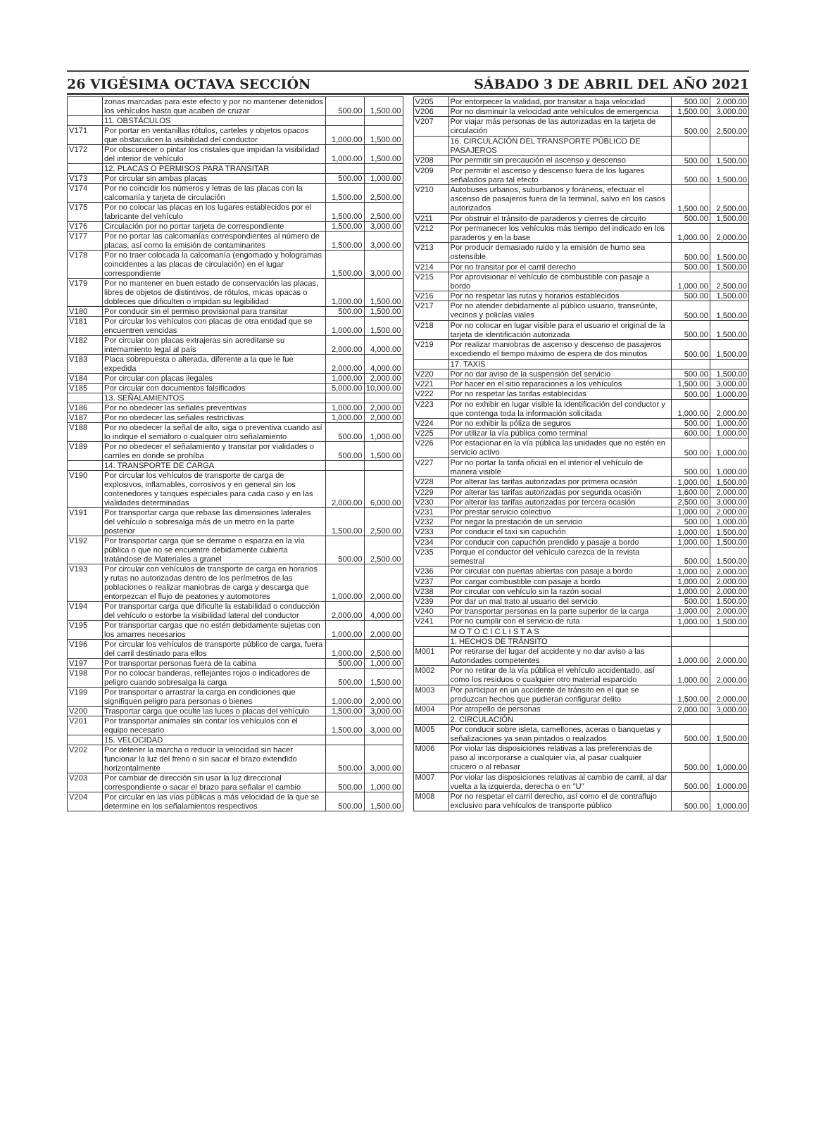26 VIGÉSIMA OCTAVA SECCIÓN SÁBADO 3 DE ABRIL DEL AÑO 2021
| | zonas marcadas para este efecto y por no mantener detenidos los vehículos hasta que acaben de cruzar | 500.00 | 1,500.00 |
| | 11. OBSTÁCULOS | | |
| V171 | Por portar en ventanillas rótulos, carteles y objetos opacos que obstaculicen la visibilidad del conductor | 1,000.00 | 1,500.00 |
| V172 | Por obscurecer o pintar los cristales que impidan la visibilidad del interior de vehículo | 1,000.00 | 1,500.00 |
| | 12. PLACAS O PERMISOS PARA TRANSITAR | | |
| V173 | Por circular sin ambas placas | 500.00 | 1,000.00 |
| V174 | Por no coincidir los números y letras de las placas con la calcomanía y tarjeta de circulación | 1,500.00 | 2,500.00 |
| V175 | Por no colocar las placas en los lugares establecidos por el fabricante del vehículo | 1,500.00 | 2,500.00 |
| V176 | Circulación por no portar tarjeta de correspondiente | 1,500.00 | 3,000.00 |
| V177 | Por no portar las calcomanías correspondientes al número de placas, así como la emisión de contaminantes | 1,500.00 | 3,000.00 |
| V178 | Por no traer colocada la calcomanía (engomado y hologramas coincidentes a las placas de circulación) en el lugar correspondiente | 1,500.00 | 3,000.00 |
| V179 | Por no mantener en buen estado de conservación las placas, libres de objetos de distintivos, de rótulos, micas opacas o dobleces que dificulten o impidan su legibilidad | 1,000.00 | 1,500.00 |
| V180 | Por conducir sin el permiso provisional para transitar | 500.00 | 1,500.00 |
| V181 | Por circular los vehículos con placas de otra entidad que se encuentren vencidas | 1,000.00 | 1,500.00 |
| V182 | Por circular con placas extrajeras sin acreditarse su internamiento legal al país | 2,000.00 | 4,000.00 |
| V183 | Placa sobrepuesta o alterada, diferente a la que le fue expedida | 2,000.00 | 4,000.00 |
| V184 | Por circular con placas ilegales | 1,000.00 | 2,000.00 |
| V185 | Por circular con documentos falsificados | 5,000.00 | 10,000.00 |
| | 13. SEÑALAMIENTOS | | |
| V186 | Por no obedecer las señales preventivas | 1,000.00 | 2,000.00 |
| V187 | Por no obedecer las señales restrictivas | 1,000.00 | 2,000.00 |
| V188 | Por no obedecer la señal de alto, siga o preventiva cuando así lo indique el semáforo o cualquier otro señalamiento | 500.00 | 1,000.00 |
| V189 | Por no obedecer el señalamiento y transitar por vialidades o carriles en donde se prohíba | 500.00 | 1,500.00 |
| | 14. TRANSPORTE DE CARGA | | |
| V190 | Por circular los vehículos de transporte de carga de explosivos, inflamables, corrosivos y en general sin los contenedores y tanques especiales para cada caso y en las vialidades determinadas | 2,000.00 | 6,000.00 |
| V191 | Por transportar carga que rebase las dimensiones laterales del vehículo o sobresalga más de un metro en la parte posterior | 1,500.00 | 2,500.00 |
| V192 | Por transportar carga que se derrame o esparza en la vía pública o que no se encuentre debidamente cubierta tratándose de Materiales a granel | 500.00 | 2,500.00 |
| V193 | Por circular con vehículos de transporte de carga en horarios y rutas no autorizadas dentro de los perímetros de las poblaciones o realizar maniobras de carga y descarga que entorpezcan el flujo de peatones y automotores | 1,000.00 | 2,000.00 |
| V194 | Por transportar carga que dificulte la estabilidad o conducción del vehículo o estorbe la visibilidad lateral del conductor | 2,000.00 | 4,000.00 |
| V195 | Por transportar cargas que no estén debidamente sujetas con los amarres necesarios | 1,000.00 | 2,000.00 |
| V196 | Por circular los vehículos de transporte público de carga, fuera del carril destinado para ellos | 1,000.00 | 2,500.00 |
| V197 | Por transportar personas fuera de la cabina | 500.00 | 1,000.00 |
| V198 | Por no colocar banderas, reflejantes rojos o indicadores de peligro cuando sobresalga la carga | 500.00 | 1,500.00 |
| V199 | Por transportar o arrastrar la carga en condiciones que signifiquen peligro para personas o bienes | 1,000.00 | 2,000.00 |
| V200 | Trasportar carga que oculte las luces o placas del vehículo | 1,500.00 | 3,000.00 |
| V201 | Por transportar animales sin contar los vehículos con el equipo necesario | 1,500.00 | 3,000.00 |
| | 15. VELOCIDAD | | |
| V202 | Por detener la marcha o reducir la velocidad sin hacer funcionar la luz del freno o sin sacar el brazo extendido horizontalmente | 500.00 | 3,000.00 |
| V203 | Por cambiar de dirección sin usar la luz direccional correspondiente o sacar el brazo para señalar el cambio | 500.00 | 1,000.00 |
| V204 | Por circular en las vías públicas a más velocidad de la que se determine en los señalamientos respectivos | 500.00 | 1,500.00 |
| V205 | Por entorpecer la vialidad, por transitar a baja velocidad | 500.00 | 2,000.00 |
| V206 | Por no disminuir la velocidad ante vehículos de emergencia | 1,500.00 | 3,000.00 |
| V207 | Por viajar más personas de las autorizadas en la tarjeta de circulación | 500.00 | 2,500.00 |
| | 16. CIRCULACIÓN DEL TRANSPORTE PÚBLICO DE PASAJEROS | | |
| V208 | Por permitir sin precaución el ascenso y descenso | 500.00 | 1,500.00 |
| V209 | Por permitir el ascenso y descenso fuera de los lugares señalados para tal efecto | 500.00 | 1,500.00 |
| V210 | Autobuses urbanos, suburbanos y foráneos, efectuar el ascenso de pasajeros fuera de la terminal, salvo en los casos autorizados | 1,500.00 | 2,500.00 |
| V211 | Por obstruir el tránsito de paraderos y cierres de circuito | 500.00 | 1,500.00 |
| V212 | Por permanecer los vehículos más tiempo del indicado en los paraderos y en la base | 1,000.00 | 2,000.00 |
| V213 | Por producir demasiado ruido y la emisión de humo sea ostensible | 500.00 | 1,500.00 |
| V214 | Por no transitar por el carril derecho | 500.00 | 1,500.00 |
| V215 | Por aprovisionar el vehículo de combustible con pasaje a bordo | 1,000.00 | 2,500.00 |
| V216 | Por no respetar las rutas y horarios establecidos | 500.00 | 1,500.00 |
| V217 | Por no atender debidamente al público usuario, transeúnte, vecinos y policías viales | 500.00 | 1,500.00 |
| V218 | Por no colocar en lugar visible para el usuario el original de la tarjeta de identificación autorizada | 500.00 | 1,500.00 |
| V219 | Por realizar maniobras de ascenso y descenso de pasajeros excediendo el tiempo máximo de espera de dos minutos | 500.00 | 1,500.00 |
| | 17. TAXIS | | |
| V220 | Por no dar aviso de la suspensión del servicio | 500.00 | 1,500.00 |
| V221 | Por hacer en el sitio reparaciones a los vehículos | 1,500.00 | 3,000.00 |
| V222 | Por no respetar las tarifas establecidas | 500.00 | 1,000.00 |
| V223 | Por no exhibir en lugar visible la identificación del conductor y que contenga toda la información solicitada | 1,000.00 | 2,000.00 |
| V224 | Por no exhibir la póliza de seguros | 500.00 | 1,000.00 |
| V225 | Por utilizar la vía pública como terminal | 600.00 | 1,000.00 |
| V226 | Por estacionar en la vía pública las unidades que no estén en servicio activo | 500.00 | 1,000.00 |
| V227 | Por no portar la tarifa oficial en el interior el vehículo de manera visible | 500.00 | 1,000.00 |
| V228 | Por alterar las tarifas autorizadas por primera ocasión | 1,000.00 | 1,500.00 |
| V229 | Por alterar las tarifas autorizadas por segunda ocasión | 1,600.00 | 2,000.00 |
| V230 | Por alterar las tarifas autorizadas por tercera ocasión | 2,500.00 | 3,000.00 |
| V231 | Por prestar servicio colectivo | 1,000.00 | 2,000.00 |
| V232 | Por negar la prestación de un servicio | 500.00 | 1,000.00 |
| V233 | Por conducir el taxi sin capuchón | 1,000.00 | 1,500.00 |
| V234 | Por conducir con capuchón prendido y pasaje a bordo | 1,000.00 | 1,500.00 |
| V235 | Porque el conductor del vehículo carezca de la revista semestral | 500.00 | 1,500.00 |
| V236 | Por circular con puertas abiertas con pasaje a bordo | 1,000.00 | 2,000.00 |
| V237 | Por cargar combustible con pasaje a bordo | 1,000.00 | 2,000.00 |
| V238 | Por circular con vehículo sin la razón social | 1,000.00 | 2,000.00 |
| V239 | Por dar un mal trato al usuario del servicio | 500.00 | 1,500.00 |
| V240 | Por transportar personas en la parte superior de la carga | 1,000.00 | 2,000.00 |
| V241 | Por no cumplir con el servicio de ruta | 1,000.00 | 1,500.00 |
| | M O T O C I C L I S T A S | | |
| | 1. HECHOS DE TRÁNSITO | | |
| M001 | Por retirarse del lugar del accidente y no dar aviso a las Autoridades competentes | 1,000.00 | 2,000.00 |
| M002 | Por no retirar de la vía pública el vehículo accidentado, así como los residuos o cualquier otro material esparcido | 1,000.00 | 2,000.00 |
| M003 | Por participar en un accidente de tránsito en el que se produzcan hechos que pudieran configurar delito | 1,500.00 | 2,000.00 |
| M004 | Por atropello de personas | 2,000.00 | 3,000.00 |
| | 2. CIRCULACIÓN | | |
| M005 | Por conducir sobre isleta, camellones, aceras o banquetas y señalizaciones ya sean pintados o realzados | 500.00 | 1,500.00 |
| M006 | Por violar las disposiciones relativas a las preferencias de paso al incorporarse a cualquier vía, al pasar cualquier crucero o al rebasar | 500.00 | 1,000.00 |
| M007 | Por violar las disposiciones relativas al cambio de carril, al dar vuelta a la izquierda, derecha o en "U" | 500.00 | 1,000.00 |
| M008 | Por no respetar el carril derecho, así como el de contraflujo exclusivo para vehículos de transporte público | 500.00 | 1,000.00 |